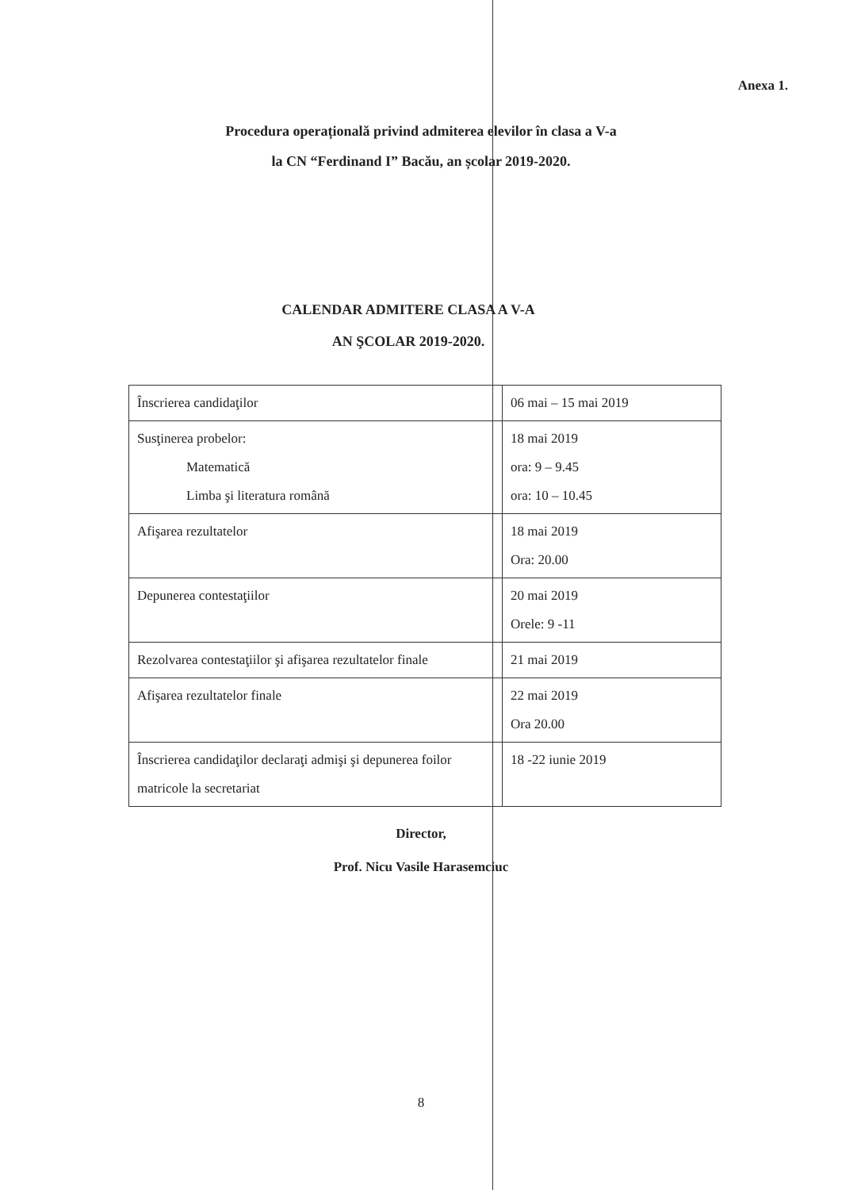Anexa 1.
Procedura operațională privind admiterea elevilor în clasa a V-a
la CN “Ferdinand I” Bacău, an școlar 2019-2020.
CALENDAR ADMITERE CLASA A V-A
AN ŞCOLAR 2019-2020.
| Înscrierea candidaţilor | 06 mai – 15 mai 2019 |
| Susţinerea probelor: Matematică Limba şi literatura română | 18 mai 2019 ora: 9 – 9.45 ora: 10 – 10.45 |
| Afişarea rezultatelor | 18 mai 2019 Ora: 20.00 |
| Depunerea contestaţiilor | 20 mai 2019 Orele: 9 -11 |
| Rezolvarea contestaţiilor şi afişarea rezultatelor finale | 21 mai 2019 |
| Afişarea rezultatelor finale | 22 mai 2019 Ora 20.00 |
| Înscrierea candidaţilor declaraţi admişi şi depunerea foilor matricole la secretariat | 18 -22 iunie 2019 |
Director,
Prof. Nicu Vasile Harasemciuc
8